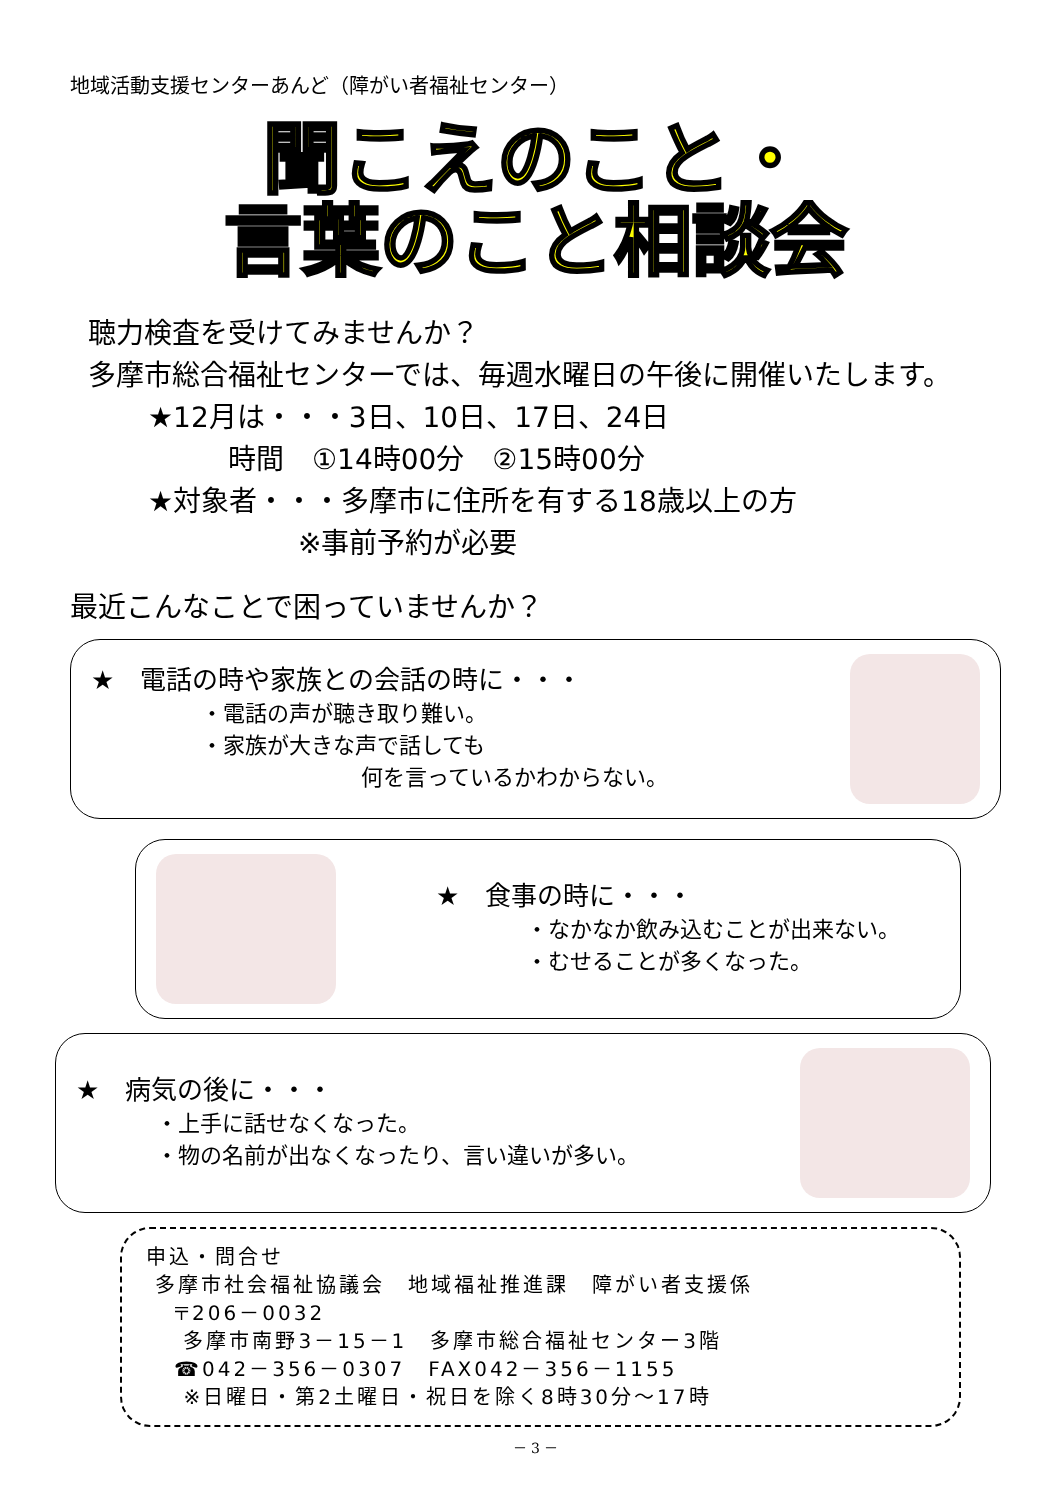地域活動支援センターあんど（障がい者福祉センター）
聞こえのこと・
言葉のこと相談会
聴力検査を受けてみませんか？
多摩市総合福祉センターでは、毎週水曜日の午後に開催いたします。
★12月は・・・3日、10日、17日、24日
時間　①14時00分　②15時00分
★対象者・・・多摩市に住所を有する18歳以上の方
※事前予約が必要
最近こんなことで困っていませんか？
★　電話の時や家族との会話の時に・・・
・電話の声が聴き取り難い。
・家族が大きな声で話しても
何を言っているかわからない。
★　食事の時に・・・
・なかなか飲み込むことが出来ない。
・むせることが多くなった。
★　病気の後に・・・
・上手に話せなくなった。
・物の名前が出なくなったり、言い違いが多い。
申込・問合せ
多摩市社会福祉協議会　地域福祉推進課　障がい者支援係
〒206－0032
多摩市南野3－15－1　多摩市総合福祉センター3階
☎042－356－0307　FAX042－356－1155
※日曜日・第2土曜日・祝日を除く8時30分～17時
－ 3 －